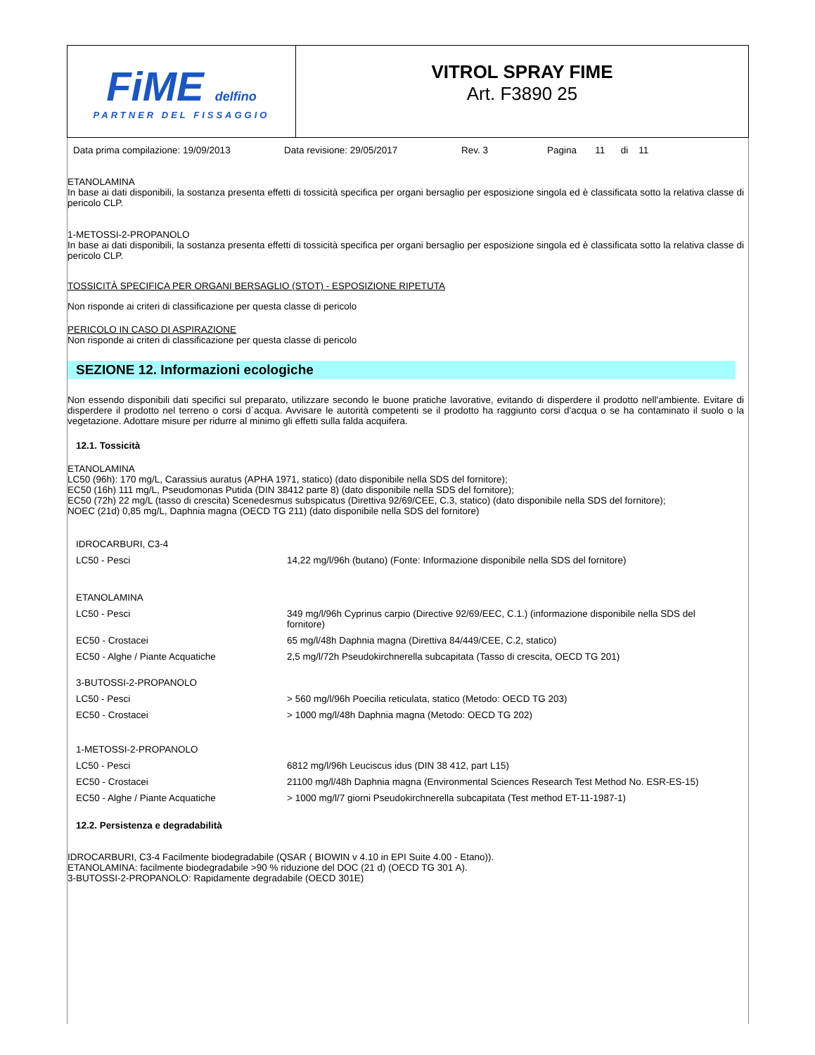FiME delfino
PARTNER DEL FISSAGGIO
VITROL SPRAY FIME
Art. F3890 25
Data prima compilazione: 19/09/2013 Data revisione: 29/05/2017 Rev. 3 Pagina 11 di 11
ETANOLAMINA
In base ai dati disponibili, la sostanza presenta effetti di tossicità specifica per organi bersaglio per esposizione singola ed è classificata sotto la relativa classe di pericolo CLP.
1-METOSSI-2-PROPANOLO
In base ai dati disponibili, la sostanza presenta effetti di tossicità specifica per organi bersaglio per esposizione singola ed è classificata sotto la relativa classe di pericolo CLP.
TOSSICITÀ SPECIFICA PER ORGANI BERSAGLIO (STOT) - ESPOSIZIONE RIPETUTA
Non risponde ai criteri di classificazione per questa classe di pericolo
PERICOLO IN CASO DI ASPIRAZIONE
Non risponde ai criteri di classificazione per questa classe di pericolo
SEZIONE 12. Informazioni ecologiche
Non essendo disponibili dati specifici sul preparato, utilizzare secondo le buone pratiche lavorative, evitando di disperdere il prodotto nell'ambiente. Evitare di disperdere il prodotto nel terreno o corsi d`acqua. Avvisare le autorità competenti se il prodotto ha raggiunto corsi d'acqua o se ha contaminato il suolo o la vegetazione. Adottare misure per ridurre al minimo gli effetti sulla falda acquifera.
12.1. Tossicità
ETANOLAMINA
LC50 (96h): 170 mg/L, Carassius auratus (APHA 1971, statico) (dato disponibile nella SDS del fornitore);
EC50 (16h) 111 mg/L, Pseudomonas Putida (DIN 38412 parte 8) (dato disponibile nella SDS del fornitore);
EC50 (72h) 22 mg/L (tasso di crescita) Scenedesmus subspicatus (Direttiva 92/69/CEE, C.3, statico) (dato disponibile nella SDS del fornitore);
NOEC (21d) 0,85 mg/L, Daphnia magna (OECD TG 211) (dato disponibile nella SDS del fornitore)
| IDROCARBURI, C3-4 | |
| LC50 - Pesci | 14,22 mg/l/96h (butano) (Fonte: Informazione disponibile nella SDS del fornitore) |
| ETANOLAMINA | |
| LC50 - Pesci | 349 mg/l/96h Cyprinus carpio (Directive 92/69/EEC, C.1.) (informazione disponibile nella SDS del fornitore) |
| EC50 - Crostacei | 65 mg/l/48h Daphnia magna (Direttiva 84/449/CEE, C.2, statico) |
| EC50 - Alghe / Piante Acquatiche | 2,5 mg/l/72h Pseudokirchnerella subcapitata (Tasso di crescita, OECD TG 201) |
| 3-BUTOSSI-2-PROPANOLO | |
| LC50 - Pesci | > 560 mg/l/96h Poecilia reticulata, statico (Metodo: OECD TG 203) |
| EC50 - Crostacei | > 1000 mg/l/48h Daphnia magna (Metodo: OECD TG 202) |
| 1-METOSSI-2-PROPANOLO | |
| LC50 - Pesci | 6812 mg/l/96h Leuciscus idus (DIN 38 412, part L15) |
| EC50 - Crostacei | 21100 mg/l/48h Daphnia magna (Environmental Sciences Research Test Method No. ESR-ES-15) |
| EC50 - Alghe / Piante Acquatiche | > 1000 mg/l/7 giorni Pseudokirchnerella subcapitata (Test method ET-11-1987-1) |
12.2. Persistenza e degradabilità
IDROCARBURI, C3-4 Facilmente biodegradabile (QSAR ( BIOWIN v 4.10 in EPI Suite 4.00 - Etano)).
ETANOLAMINA: facilmente biodegradabile >90 % riduzione del DOC (21 d) (OECD TG 301 A).
3-BUTOSSI-2-PROPANOLO: Rapidamente degradabile (OECD 301E)